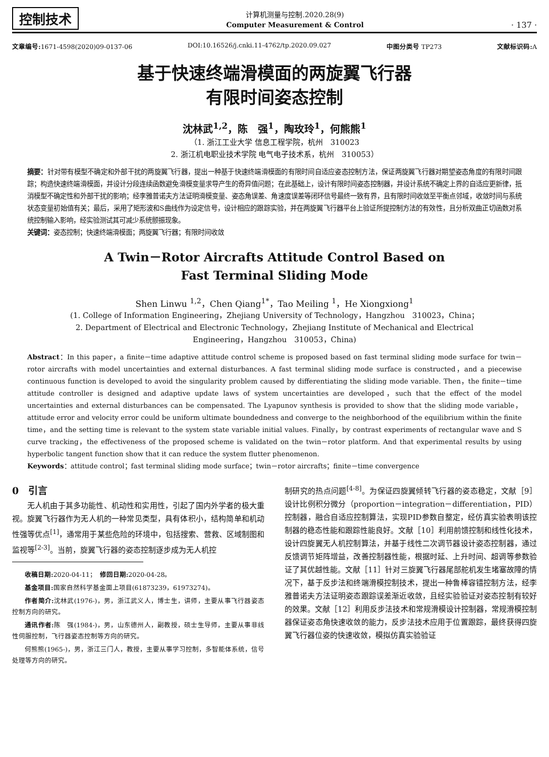控制技术
计算机测量与控制.2020.28(9)
Computer Measurement & Control
· 137 ·
文章编号: 1671-4598(2020)09-0137-06 DOI:10.16526/j.cnki.11-4762/tp.2020.09.027 中图分类号 TP273 文献标识码: A
基于快速终端滑模面的两旋翼飞行器
有限时间姿态控制
沈林武<sup>1,2</sup>，陈　强<sup>1</sup>，陶玫玲<sup>1</sup>，何熊熊<sup>1</sup>
（1. 浙江工业大学 信息工程学院，杭州　310023
2. 浙江机电职业技术学院 电气电子技术系，杭州　310053）
摘要：针对带有模型不确定和外部干扰的两旋翼飞行器，提出一种基于快速终端滑模面的有限时间自适应姿态控制方法，保证两旋翼飞行器对期望姿态角度的有限时间跟踪；构造快速终端滑模面，并设计分段连续函数避免滑模变量求导产生的奇异值问题；在此基础上，设计有限时间姿态控制器，并设计系统不确定上界的自适应更新律，抵消模型不确定性和外部干扰的影响；经李雅普诺夫方法证明滑模变量、姿态角误差、角速度误差等闭环信号最终一致有界，且有限时间收敛至平衡点邻域，收敛时间与系统状态变量初始值有关；最后，采用了矩形波和S曲线作为设定信号，设计相应的跟踪实验，并在两旋翼飞行器平台上验证所提控制方法的有效性，且分析双曲正切函数对系统控制输入影响，经实验测试其可减少系统颤振现象。
关键词：姿态控制；快速终端滑模面；两旋翼飞行器；有限时间收敛
A Twin－Rotor Aircrafts Attitude Control Based on
Fast Terminal Sliding Mode
Shen Linwu <sup>1,2</sup>，Chen Qiang<sup>1*</sup>，Tao Meiling <sup>1</sup>，He Xiongxiong<sup>1</sup>
(1. College of Information Engineering，Zhejiang University of Technology，Hangzhou　310023，China；
2. Department of Electrical and Electronic Technology，Zhejiang Institute of Mechanical and Electrical
Engineering，Hangzhou　310053，China)
Abstract：In this paper，a finite－time adaptive attitude control scheme is proposed based on fast terminal sliding mode surface for twin－rotor aircrafts with model uncertainties and external disturbances. A fast terminal sliding mode surface is constructed，and a piecewise continuous function is developed to avoid the singularity problem caused by differentiating the sliding mode variable. Then，the finite－time attitude controller is designed and adaptive update laws of system uncertainties are developed，such that the effect of the model uncertainties and external disturbances can be compensated. The Lyapunov synthesis is provided to show that the sliding mode variable，attitude error and velocity error could be uniform ultimate boundedness and converge to the neighborhood of the equilibrium within the finite time，and the setting time is relevant to the system state variable initial values. Finally，by contrast experiments of rectangular wave and S curve tracking，the effectiveness of the proposed scheme is validated on the twin－rotor platform. And that experimental results by using hyperbolic tangent function show that it can reduce the system flutter phenomenon.
Keywords：attitude control；fast terminal sliding mode surface；twin－rotor aircrafts；finite－time convergence
0　引言
无人机由于其多功能性、机动性和实用性，引起了国内外学者的极大重视。旋翼飞行器作为无人机的一种常见类型，具有体积小，结构简单和机动性强等优点<sup>[1]</sup>，通常用于某些危险的环境中，包括搜索、营救、区域制图和监视等<sup>[2-3]</sup>。当前，旋翼飞行器的姿态控制逐步成为无人机控
收稿日期: 2020-04-11；　修回日期: 2020-04-28。
基金项目: 国家自然科学基金面上项目(61873239，61973274)。
作者简介: 沈林武(1976-)，男，浙江武义人，博士生，讲师，主要从事飞行器姿态控制方向的研究。
通讯作者: 陈　强(1984-)，男，山东德州人，副教授，硕士生导师，主要从事非线性伺服控制，飞行器姿态控制等方向的研究。
何熊熊(1965-)，男，浙江三门人，教授，主要从事学习控制，多智能体系统，信号处理等方向的研究。
制研究的热点问题<sup>[4-8]</sup>。为保证四旋翼倾转飞行器的姿态稳定，文献［9］设计比例积分微分（proportion－integration－differentiation，PID）控制器，融合自适应控制算法，实现PID参数自整定，经仿真实验表明该控制器的稳态性能和跟踪性能良好。文献［10］利用前馈控制和线性化技术，设计四旋翼无人机控制算法，并基于线性二次调节器设计姿态控制器，通过反馈调节矩阵增益，改善控制器性能，根据时延、上升时间、超调等参数验证了其优越性能。文献［11］针对三旋翼飞行器尾部舵机发生堵塞故障的情况下，基于反步法和终端滑模控制技术，提出一种鲁棒容错控制方法，经李雅普诺夫方法证明姿态跟踪误差渐近收敛，且经实验验证对姿态控制有较好的效果。文献［12］利用反步法技术和常规滑模设计控制器，常规滑模控制器保证姿态角快速收敛的能力，反步法技术应用于位置跟踪，最终获得四旋翼飞行器位姿的快速收敛，模拟仿真实验验证